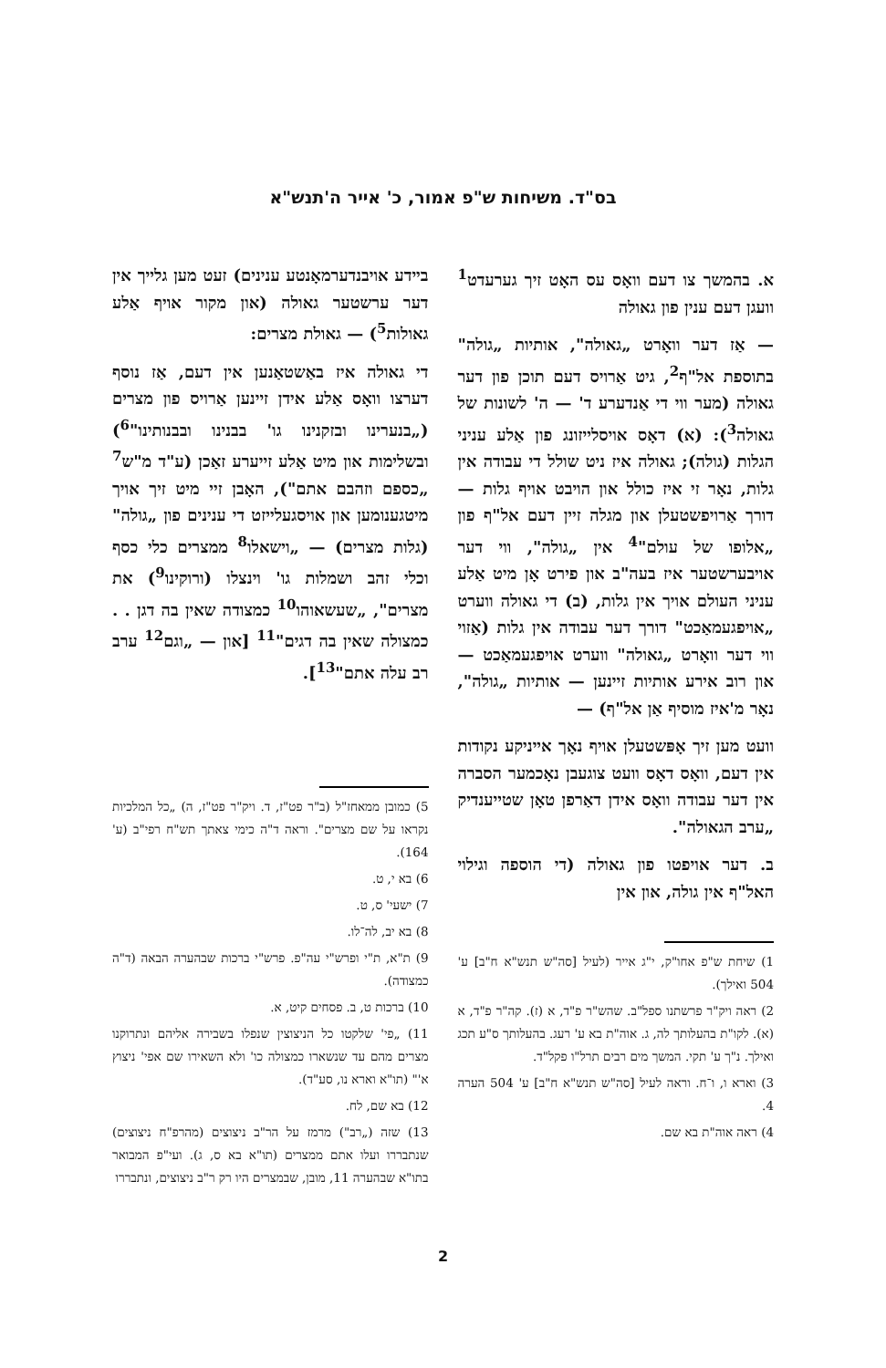בס"ד. משיחות ש"פ אמור, כ' אייר ה'תנש"א
א. בהמשך צו דעם וואָס עס האָט זיך גערעדט<sup>1</sup> וועגן דעם ענין פון גאולה
— אַז דער וואָרט „גאולה", אותיות „גולה" בתוספת אל"ף<sup>2</sup>, גיט אַרויס דעם תוכן פון דער גאולה (מער ווי די אַנדערע ד' — ה' לשונות של גאולה<sup>3</sup>): (א) דאָס אויסלייזונג פון אַלע עניני הגלות (גולה); גאולה איז ניט שולל די עבודה אין גלות, נאָר זי איז כולל און הויבט אויף גלות — דורך אַרויפשטעלן און מגלה זיין דעם אל"ף פון „אלופו של עולם"<sup>4</sup> אין „גולה", ווי דער אויבערשטער איז בעה"ב און פירט אָן מיט אַלע עניני העולם אויך אין גלות, (ב) די גאולה ווערט „אויפגעמאַכט" דורך דער עבודה אין גלות (אַזוי ווי דער וואָרט „גאולה" ווערט אויפגעמאַכט — און רוב אירע אותיות זיינען — אותיות „גולה", נאָר מ'איז מוסיף אַן אל"ף) —
וועט מען זיך אָפּשטעלן אויף נאָך אייניקע נקודות אין דעם, וואָס דאָס וועט צוגעבן נאָכמער הסברה אין דער עבודה וואָס אידן דאַרפן טאָן שטייענדיק „ערב הגאולה".
ב. דער אויפטו פון גאולה (די הוספה וגילוי האל"ף אין גולה, און אין
1) שיחת ש"פ אחו"ק, י"ג אייר (לעיל [סה"ש תנש"א ח"ב] ע' 504 ואילך).
2) ראה ויק"ר פרשתנו ספל"ב. שהש"ר פ"ד, א (ז). קה"ר פ"ד, א (א). לקו"ת בהעלותך לה, ג. אוה"ת בא ע' רעג. בהעלותך ס"ע תכג ואילך. נ"ך ע' תקי. המשך מים רבים תרל"ו פקל"ד.
3) וארא ו, ו־ח. וראה לעיל [סה"ש תנש"א ח"ב] ע' 504 הערה 4.
4) ראה אוה"ת בא שם.
ביידע אויבנדערמאָנטע ענינים) זעט מען גלייך אין דער ערשטער גאולה (און מקור אויף אַלע גאולות<sup>5</sup>) — גאולת מצרים:
די גאולה איז באַשטאַנען אין דעם, אַז נוסף דערצו וואָס אַלע אידן זיינען אַרויס פון מצרים („בנערינו ובזקנינו גו' בבנינו ובבנותינו"<sup>6</sup>) ובשלימות און מיט אַלע זייערע זאַכן (ע"ד מ"ש<sup>7</sup> „כספם וזהבם אתם"), האָבן זיי מיט זיך אויך מיטגענומען און אויסגעלייזט די ענינים פון „גולה" (גלות מצרים) — „וישאלו<sup>8</sup> ממצרים כלי כסף וכלי זהב ושמלות גו' וינצלו (ורוקינו<sup>9</sup>) את מצרים", „שעשאוהו<sup>10</sup> כמצודה שאין בה דגן . . כמצולה שאין בה דגים"<sup>11</sup> [און — „וגם<sup>12</sup> ערב רב עלה אתם"<sup>13</sup>].
5) כמובן ממאחז"ל (ב"ר פט"ז, ד. ויק"ר פט"ז, ה) „כל המלכיות נקראו על שם מצרים". וראה ד"ה כימי צאתך תש"ח רפי"ב (ע' 164).
6) בא י, ט.
7) ישעי' ס, ט.
8) בא יב, לה־לו.
9) ת"א, ת"י ופרש"י עה"פ. פרש"י ברכות שבהערה הבאה (ד"ה כמצודה).
10) ברכות ט, ב. פסחים קיט, א.
11) „פי' שלקטו כל הניצוצין שנפלו בשבירה אליהם ונתרוקנו מצרים מהם עד שנשארו כמצולה כו' ולא השאירו שם אפי' ניצוץ א'" (תו"א וארא נו, סע"ד).
12) בא שם, לח.
13) שזה („רב") מרמז על הר"ב ניצוצים (מהרפ"ח ניצוצים) שנתבררו ועלו אתם ממצרים (תו"א בא ס, ג). ועי"פ המבואר בתו"א שבהערה 11, מובן, שבמצרים היו רק ר"ב ניצוצים, ונתבררו
2